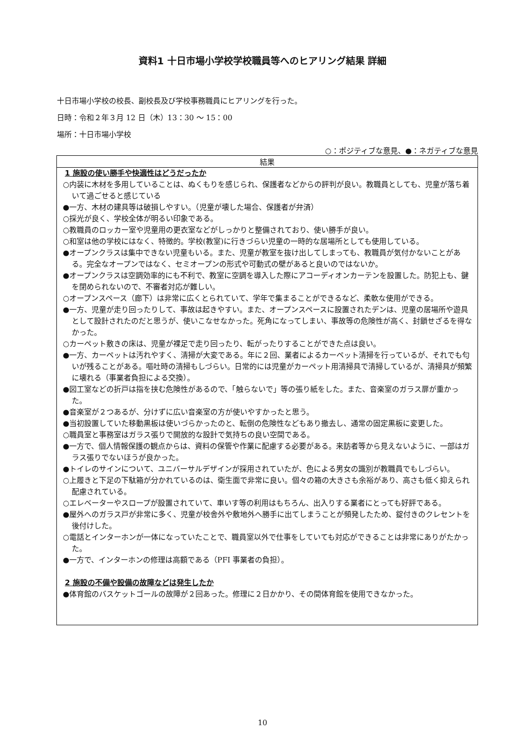資料1 十日市場小学校学校職員等へのヒアリング結果 詳細
十日市場小学校の校長、副校長及び学校事務職員にヒアリングを行った。
日時：令和２年３月 12 日（木）13：30 〜 15：00
場所：十日市場小学校
○：ポジティブな意見、●：ネガティブな意見
| 結果 |
| --- |
| 1 施設の使い勝手や快適性はどうだったか ○内装に木材を多用していることは、ぬくもりを感じられ、保護者などからの評判が良い。教職員としても、児童が落ち着いて過ごせると感じている ●一方、木材の建具等は破損しやすい。（児童が壊した場合、保護者が弁済） ○採光が良く、学校全体が明るい印象である。 ○教職員のロッカー室や児童用の更衣室などがしっかりと整備されており、使い勝手が良い。 ○和室は他の学校にはなく、特徴的。学校(教室)に行きづらい児童の一時的な居場所としても使用している。 ●オープンクラスは集中できない児童もいる。また、児童が教室を抜け出してしまっても、教職員が気付かないことがある。完全なオープンではなく、セミオープンの形式や可動式の壁があると良いのではないか。 ●オープンクラスは空調効率的にも不利で、教室に空調を導入した際にアコーディオンカーテンを設置した。防犯上も、鍵を閉められないので、不審者対応が難しい。 ○オープンスペース（廊下）は非常に広くとられていて、学年で集まることができるなど、柔軟な使用ができる。 ●一方、児童が走り回ったりして、事故は起きやすい。また、オープンスペースに設置されたデンは、児童の居場所や遊具として設計されたのだと思うが、使いこなせなかった。死角になってしまい、事故等の危険性が高く、封鎖せざるを得なかった。 ○カーペット敷きの床は、児童が裸足で走り回ったり、転がったりすることができた点は良い。 ●一方、カーペットは汚れやすく、清掃が大変である。年に２回、業者によるカーペット清掃を行っているが、それでも匂いが残ることがある。嘔吐時の清掃もしづらい。日常的には児童がカーペット用清掃具で清掃しているが、清掃具が頻繁に壊れる（事業者負担による交換）。 ●図工室などの折戸は指を挟む危険性があるので、「触らないで」等の張り紙をした。また、音楽室のガラス扉が重かった。 ●音楽室が２つあるが、分けずに広い音楽室の方が使いやすかったと思う。 ●当初設置していた移動黒板は使いづらかったのと、転倒の危険性などもあり撤去し、通常の固定黒板に変更した。 ○職員室と事務室はガラス張りで開放的な設計で気持ちの良い空間である。 ●一方で、個人情報保護の観点からは、資料の保管や作業に配慮する必要がある。来訪者等から見えないように、一部はガラス張りでないほうが良かった。 ●トイレのサインについて、ユニバーサルデザインが採用されていたが、色による男女の識別が教職員でもしづらい。 ○上履きと下足の下駄箱が分かれているのは、衛生面で非常に良い。個々の箱の大きさも余裕があり、高さも低く抑えられ配慮されている。 ○エレベーターやスロープが設置されていて、車いす等の利用はもちろん、出入りする業者にとっても好評である。 ●屋外へのガラス戸が非常に多く、児童が校舎外や敷地外へ勝手に出てしまうことが頻発したため、錠付きのクレセントを後付けした。 ○電話とインターホンが一体になっていたことで、職員室以外で仕事をしていても対応ができることは非常にありがたかった。 ●一方で、インターホンの修理は高額である（PFI 事業者の負担）。 2 施設の不備や設備の故障などは発生したか ●体育館のバスケットゴールの故障が２回あった。修理に２日かかり、その間体育館を使用できなかった。 |
10